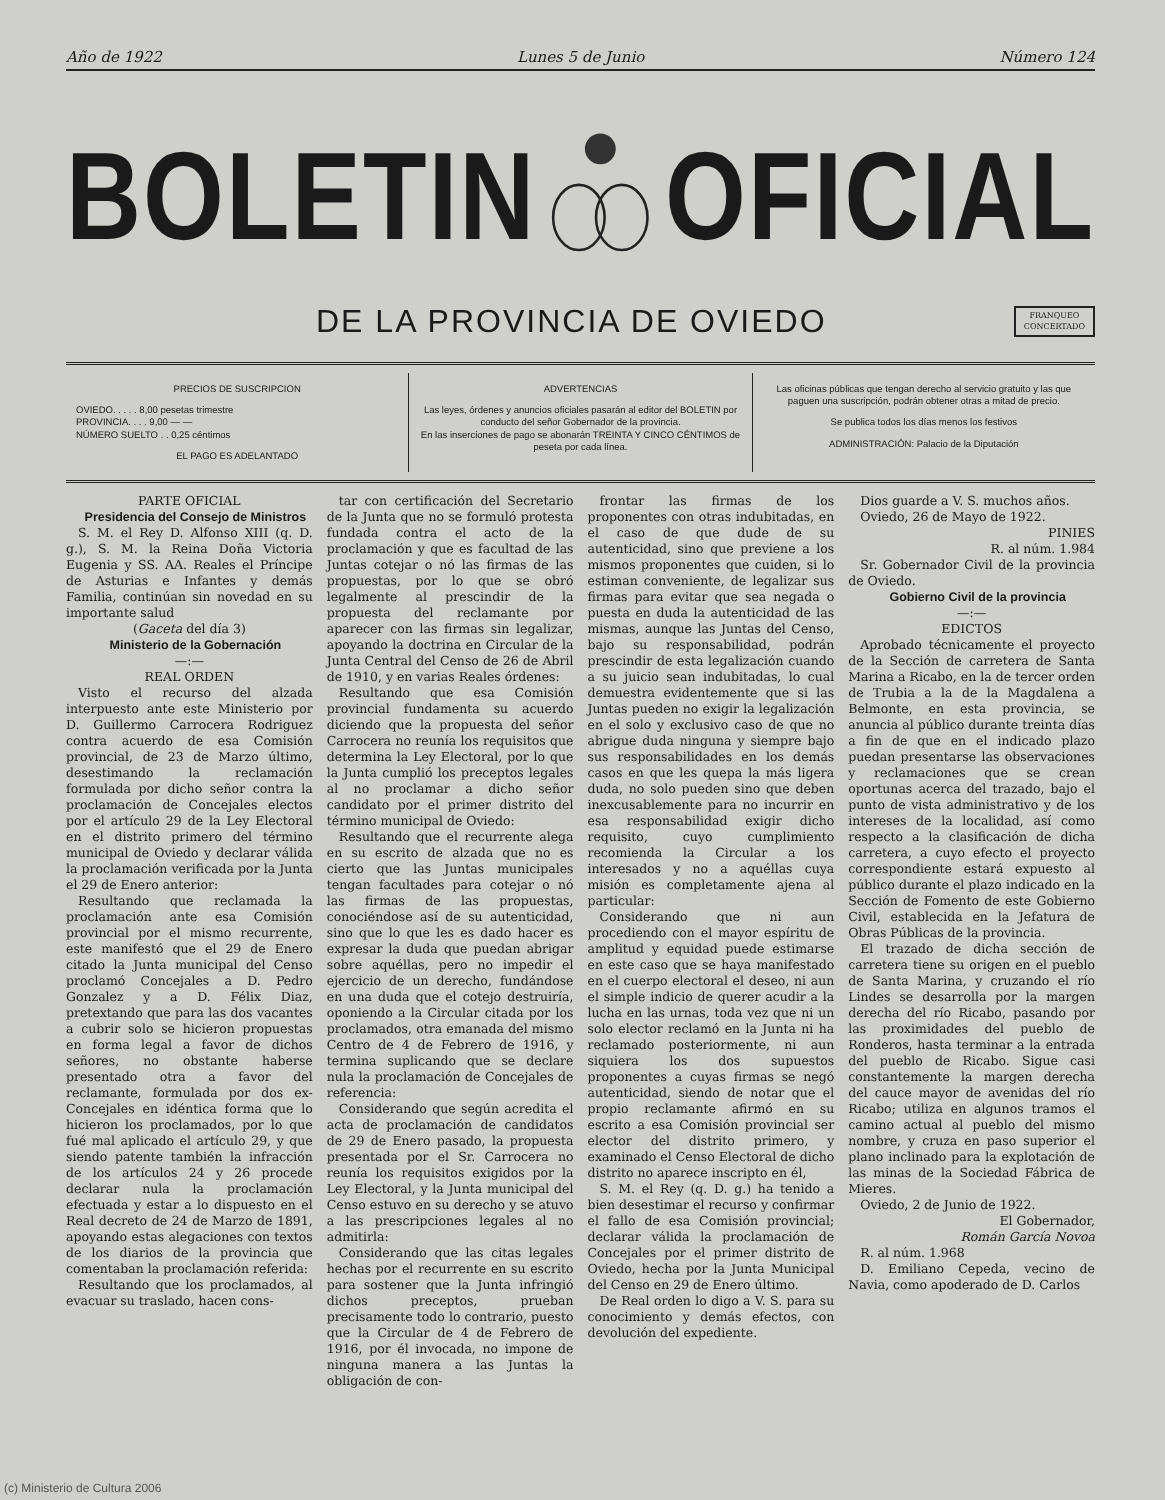Año de 1922 Lunes 5 de Junio Número 124
BOLETIN OFICIAL
DE LA PROVINCIA DE OVIEDO
FRANQUEO
CONCERTADO
PRECIOS DE SUSCRIPCION
OVIEDO. . . . . 8,00 pesetas trimestre
PROVINCIA. . . . 9,00 — —
NÚMERO SUELTO . . 0,25 céntimos
EL PAGO ES ADELANTADO
ADVERTENCIAS
Las leyes, órdenes y anuncios oficiales pasarán al editor del BOLETIN por conducto del señor Gobernador de la provincia.
En las inserciones de pago se abonarán TREINTA Y CINCO CÉNTIMOS de peseta por cada línea.
Las oficinas públicas que tengan derecho al servicio gratuito y las que paguen una suscripción, podrán obtener otras a mitad de precio.
Se publica todos los días menos los festivos
ADMINISTRACIÓN: Palacio de la Diputación
PARTE OFICIAL
Presidencia del Consejo de Ministros
S. M. el Rey D. Alfonso XIII (q. D. g.), S. M. la Reina Doña Victoria Eugenia y SS. AA. Reales el Príncipe de Asturias e Infantes y demás Familia, continúan sin novedad en su importante salud
(Gaceta del día 3)
Ministerio de la Gobernación
—:—
REAL ORDEN
Visto el recurso del alzada interpuesto ante este Ministerio por D. Guillermo Carrocera Rodriguez contra acuerdo de esa Comisión provincial, de 23 de Marzo último, desestimando la reclamación formulada por dicho señor contra la proclamación de Concejales electos por el artículo 29 de la Ley Electoral en el distrito primero del término municipal de Oviedo y declarar válida la proclamación verificada por la Junta el 29 de Enero anterior:
Resultando que reclamada la proclamación ante esa Comisión provincial por el mismo recurrente, este manifestó que el 29 de Enero citado la Junta municipal del Censo proclamó Concejales a D. Pedro Gonzalez y a D. Félix Diaz, pretextando que para las dos vacantes a cubrir solo se hicieron propuestas en forma legal a favor de dichos señores, no obstante haberse presentado otra a favor del reclamante, formulada por dos ex-Concejales en idéntica forma que lo hicieron los proclamados, por lo que fué mal aplicado el artículo 29, y que siendo patente también la infracción de los artículos 24 y 26 procede declarar nula la proclamación efectuada y estar a lo dispuesto en el Real decreto de 24 de Marzo de 1891, apoyando estas alegaciones con textos de los diarios de la provincia que comentaban la proclamación referida:
Resultando que los proclamados, al evacuar su traslado, hacen cons-
tar con certificación del Secretario de la Junta que no se formuló protesta fundada contra el acto de la proclamación y que es facultad de las Juntas cotejar o nó las firmas de las propuestas, por lo que se obró legalmente al prescindir de la propuesta del reclamante por aparecer con las firmas sin legalizar, apoyando la doctrina en Circular de la Junta Central del Censo de 26 de Abril de 1910, y en varias Reales órdenes:
Resultando que esa Comisión provincial fundamenta su acuerdo diciendo que la propuesta del señor Carrocera no reunía los requisitos que determina la Ley Electoral, por lo que la Junta cumplió los preceptos legales al no proclamar a dicho señor candidato por el primer distrito del término municipal de Oviedo:
Resultando que el recurrente alega en su escrito de alzada que no es cierto que las Juntas municipales tengan facultades para cotejar o nó las firmas de las propuestas, conociéndose así de su autenticidad, sino que lo que les es dado hacer es expresar la duda que puedan abrigar sobre aquéllas, pero no impedir el ejercicio de un derecho, fundándose en una duda que el cotejo destruiría, oponiendo a la Circular citada por los proclamados, otra emanada del mismo Centro de 4 de Febrero de 1916, y termina suplicando que se declare nula la proclamación de Concejales de referencia:
Considerando que según acredita el acta de proclamación de candidatos de 29 de Enero pasado, la propuesta presentada por el Sr. Carrocera no reunía los requisitos exigidos por la Ley Electoral, y la Junta municipal del Censo estuvo en su derecho y se atuvo a las prescripciones legales al no admitirla:
Considerando que las citas legales hechas por el recurrente en su escrito para sostener que la Junta infringió dichos preceptos, prueban precisamente todo lo contrario, puesto que la Circular de 4 de Febrero de 1916, por él invocada, no impone de ninguna manera a las Juntas la obligación de con-
frontar las firmas de los proponentes con otras indubitadas, en el caso de que dude de su autenticidad, sino que previene a los mismos proponentes que cuiden, si lo estiman conveniente, de legalizar sus firmas para evitar que sea negada o puesta en duda la autenticidad de las mismas, aunque las Juntas del Censo, bajo su responsabilidad, podrán prescindir de esta legalización cuando a su juicio sean indubitadas, lo cual demuestra evidentemente que si las Juntas pueden no exigir la legalización en el solo y exclusivo caso de que no abrigue duda ninguna y siempre bajo sus responsabilidades en los demás casos en que les quepa la más ligera duda, no solo pueden sino que deben inexcusablemente para no incurrir en esa responsabilidad exigir dicho requisito, cuyo cumplimiento recomienda la Circular a los interesados y no a aquéllas cuya misión es completamente ajena al particular:
Considerando que ni aun procediendo con el mayor espíritu de amplitud y equidad puede estimarse en este caso que se haya manifestado en el cuerpo electoral el deseo, ni aun el simple indicio de querer acudir a la lucha en las urnas, toda vez que ni un solo elector reclamó en la Junta ni ha reclamado posteriormente, ni aun siquiera los dos supuestos proponentes a cuyas firmas se negó autenticidad, siendo de notar que el propio reclamante afirmó en su escrito a esa Comisión provincial ser elector del distrito primero, y examinado el Censo Electoral de dicho distrito no aparece inscripto en él,
S. M. el Rey (q. D. g.) ha tenido a bien desestimar el recurso y confirmar el fallo de esa Comisión provincial; declarar válida la proclamación de Concejales por el primer distrito de Oviedo, hecha por la Junta Municipal del Censo en 29 de Enero último.
De Real orden lo digo a V. S. para su conocimiento y demás efectos, con devolución del expediente.
Dios guarde a V. S. muchos años.
Oviedo, 26 de Mayo de 1922.
PINIES
R. al núm. 1.984
Sr. Gobernador Civil de la provincia de Oviedo.
Gobierno Civil de la provincia
—:—
EDICTOS
Aprobado técnicamente el proyecto de la Sección de carretera de Santa Marina a Ricabo, en la de tercer orden de Trubia a la de la Magdalena a Belmonte, en esta provincia, se anuncia al público durante treinta días a fin de que en el indicado plazo puedan presentarse las observaciones y reclamaciones que se crean oportunas acerca del trazado, bajo el punto de vista administrativo y de los intereses de la localidad, así como respecto a la clasificación de dicha carretera, a cuyo efecto el proyecto correspondiente estará expuesto al público durante el plazo indicado en la Sección de Fomento de este Gobierno Civil, establecida en la Jefatura de Obras Públicas de la provincia.
El trazado de dicha sección de carretera tiene su origen en el pueblo de Santa Marina, y cruzando el río Lindes se desarrolla por la margen derecha del río Ricabo, pasando por las proximidades del pueblo de Ronderos, hasta terminar a la entrada del pueblo de Ricabo. Sigue casi constantemente la margen derecha del cauce mayor de avenidas del río Ricabo; utiliza en algunos tramos el camino actual al pueblo del mismo nombre, y cruza en paso superior el plano inclinado para la explotación de las minas de la Sociedad Fábrica de Mieres.
Oviedo, 2 de Junio de 1922.
El Gobernador,
Román García Novoa
R. al núm. 1.968
D. Emiliano Cepeda, vecino de Navia, como apoderado de D. Carlos
(c) Ministerio de Cultura 2006